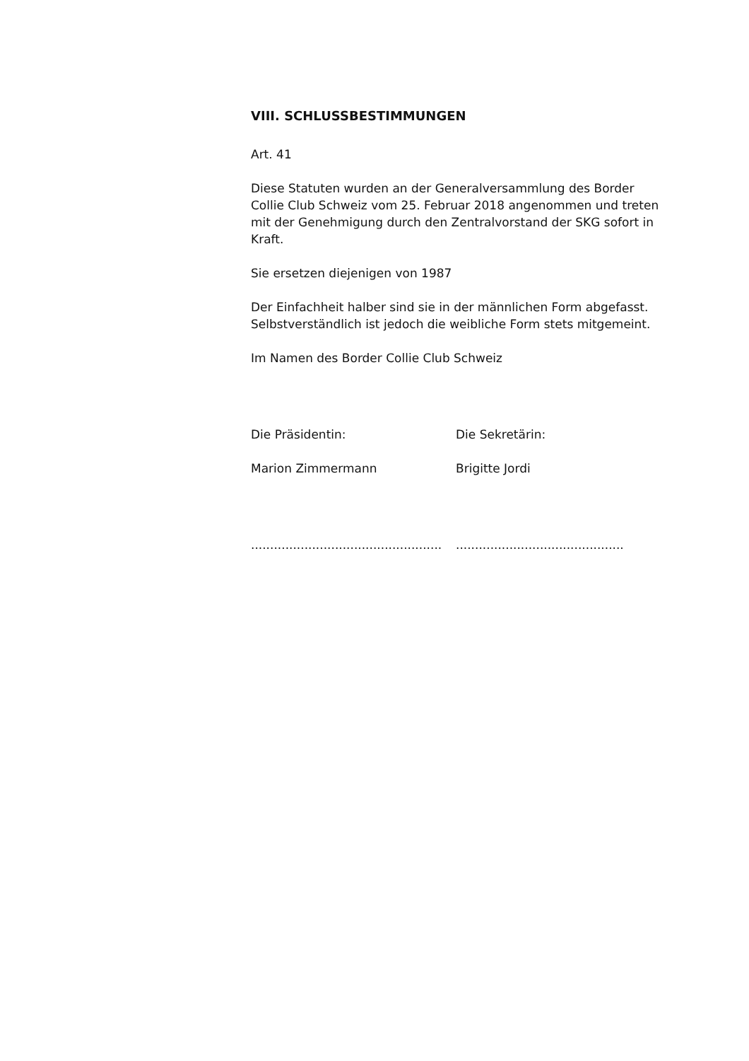VIII. SCHLUSSBESTIMMUNGEN
Art. 41
Diese Statuten wurden an der Generalversammlung des Border Collie Club Schweiz vom 25. Februar 2018 angenommen und treten mit der Genehmigung durch den Zentralvorstand der SKG sofort in Kraft.
Sie ersetzen diejenigen von 1987
Der Einfachheit halber sind sie in der männlichen Form abgefasst. Selbstverständlich ist jedoch die weibliche Form stets mitgemeint.
Im Namen des Border Collie Club Schweiz
Die Präsidentin: Die Sekretärin:
Marion Zimmermann Brigitte Jordi
..................................................
............................................